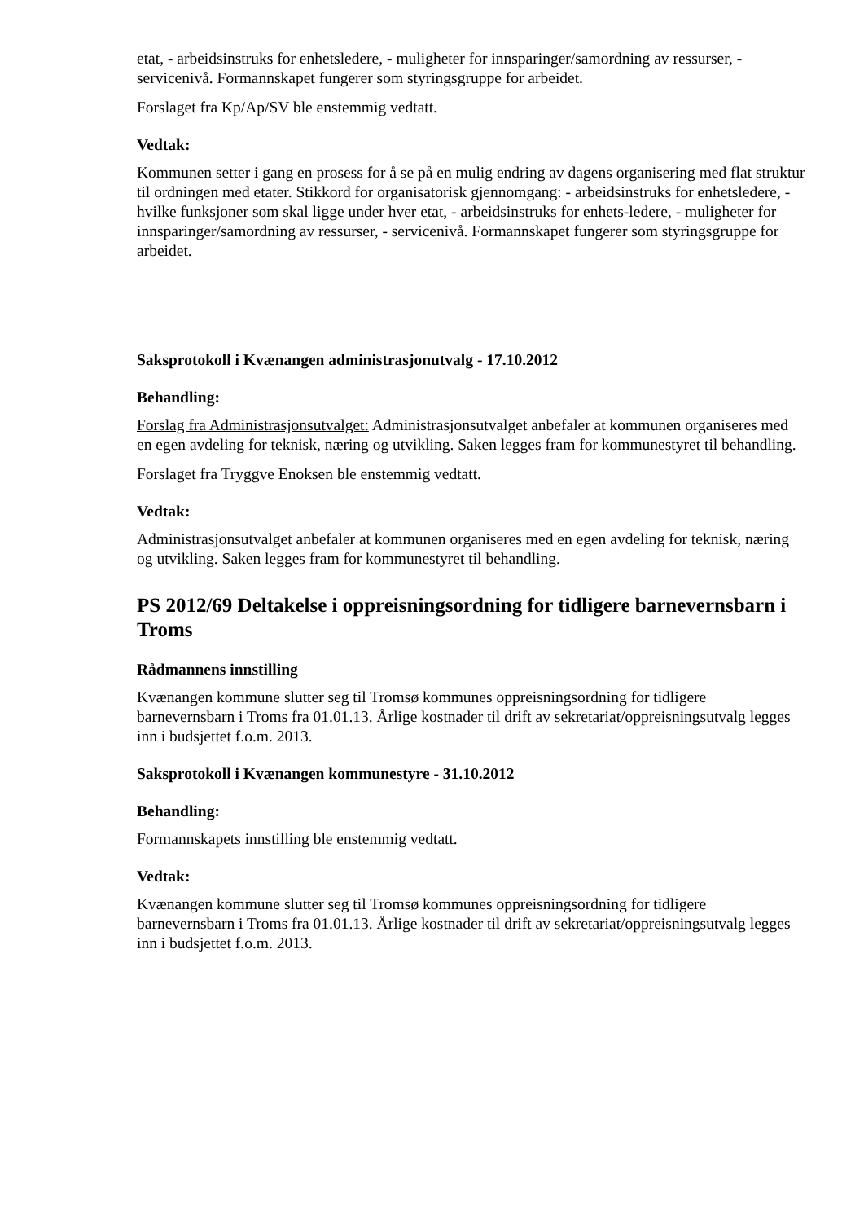etat, - arbeidsinstruks for enhetsledere, - muligheter for innsparinger/samordning av ressurser, - servicenivå. Formannskapet fungerer som styringsgruppe for arbeidet.
Forslaget fra Kp/Ap/SV ble enstemmig vedtatt.
Vedtak:
Kommunen setter i gang en prosess for å se på en mulig endring av dagens organisering med flat struktur til ordningen med etater. Stikkord for organisatorisk gjennomgang: - arbeidsinstruks for enhetsledere, - hvilke funksjoner som skal ligge under hver etat, - arbeidsinstruks for enhets-ledere, - muligheter for innsparinger/samordning av ressurser, - servicenivå. Formannskapet fungerer som styringsgruppe for arbeidet.
Saksprotokoll i Kvænangen administrasjonutvalg - 17.10.2012
Behandling:
Forslag fra Administrasjonsutvalget: Administrasjonsutvalget anbefaler at kommunen organiseres med en egen avdeling for teknisk, næring og utvikling. Saken legges fram for kommunestyret til behandling.
Forslaget fra Tryggve Enoksen ble enstemmig vedtatt.
Vedtak:
Administrasjonsutvalget anbefaler at kommunen organiseres med en egen avdeling for teknisk, næring og utvikling. Saken legges fram for kommunestyret til behandling.
PS 2012/69 Deltakelse i oppreisningsordning for tidligere barnevernsbarn i Troms
Rådmannens innstilling
Kvænangen kommune slutter seg til Tromsø kommunes oppreisningsordning for tidligere barnevernsbarn i Troms fra 01.01.13. Årlige kostnader til drift av sekretariat/oppreisningsutvalg legges inn i budsjettet f.o.m. 2013.
Saksprotokoll i Kvænangen kommunestyre - 31.10.2012
Behandling:
Formannskapets innstilling ble enstemmig vedtatt.
Vedtak:
Kvænangen kommune slutter seg til Tromsø kommunes oppreisningsordning for tidligere barnevernsbarn i Troms fra 01.01.13. Årlige kostnader til drift av sekretariat/oppreisningsutvalg legges inn i budsjettet f.o.m. 2013.